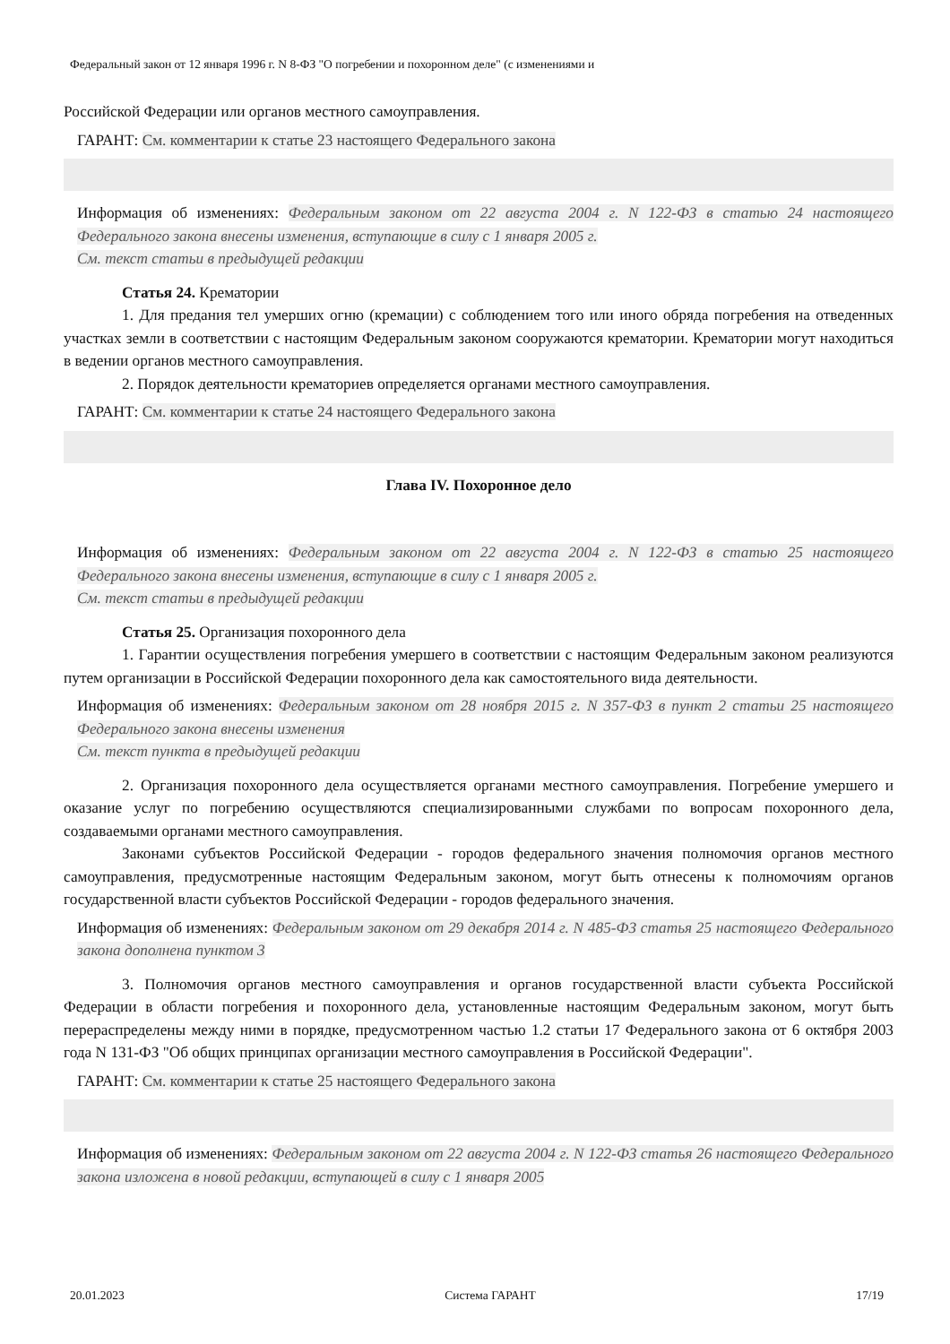Федеральный закон от 12 января 1996 г. N 8-ФЗ "О погребении и похоронном деле" (с изменениями и
Российской Федерации или органов местного самоуправления.
ГАРАНТ: См. комментарии к статье 23 настоящего Федерального закона
Информация об изменениях: Федеральным законом от 22 августа 2004 г. N 122-ФЗ в статью 24 настоящего Федерального закона внесены изменения, вступающие в силу с 1 января 2005 г.
См. текст статьи в предыдущей редакции
Статья 24. Крематории
1. Для предания тел умерших огню (кремации) с соблюдением того или иного обряда погребения на отведенных участках земли в соответствии с настоящим Федеральным законом сооружаются крематории. Крематории могут находиться в ведении органов местного самоуправления.
2. Порядок деятельности крематориев определяется органами местного самоуправления.
ГАРАНТ: См. комментарии к статье 24 настоящего Федерального закона
Глава IV. Похоронное дело
Информация об изменениях: Федеральным законом от 22 августа 2004 г. N 122-ФЗ в статью 25 настоящего Федерального закона внесены изменения, вступающие в силу с 1 января 2005 г.
См. текст статьи в предыдущей редакции
Статья 25. Организация похоронного дела
1. Гарантии осуществления погребения умершего в соответствии с настоящим Федеральным законом реализуются путем организации в Российской Федерации похоронного дела как самостоятельного вида деятельности.
Информация об изменениях: Федеральным законом от 28 ноября 2015 г. N 357-ФЗ в пункт 2 статьи 25 настоящего Федерального закона внесены изменения
См. текст пункта в предыдущей редакции
2. Организация похоронного дела осуществляется органами местного самоуправления. Погребение умершего и оказание услуг по погребению осуществляются специализированными службами по вопросам похоронного дела, создаваемыми органами местного самоуправления.
Законами субъектов Российской Федерации - городов федерального значения полномочия органов местного самоуправления, предусмотренные настоящим Федеральным законом, могут быть отнесены к полномочиям органов государственной власти субъектов Российской Федерации - городов федерального значения.
Информация об изменениях: Федеральным законом от 29 декабря 2014 г. N 485-ФЗ статья 25 настоящего Федерального закона дополнена пунктом 3
3. Полномочия органов местного самоуправления и органов государственной власти субъекта Российской Федерации в области погребения и похоронного дела, установленные настоящим Федеральным законом, могут быть перераспределены между ними в порядке, предусмотренном частью 1.2 статьи 17 Федерального закона от 6 октября 2003 года N 131-ФЗ "Об общих принципах организации местного самоуправления в Российской Федерации".
ГАРАНТ: См. комментарии к статье 25 настоящего Федерального закона
Информация об изменениях: Федеральным законом от 22 августа 2004 г. N 122-ФЗ статья 26 настоящего Федерального закона изложена в новой редакции, вступающей в силу с 1 января 2005
20.01.2023 Система ГАРАНТ 17/19